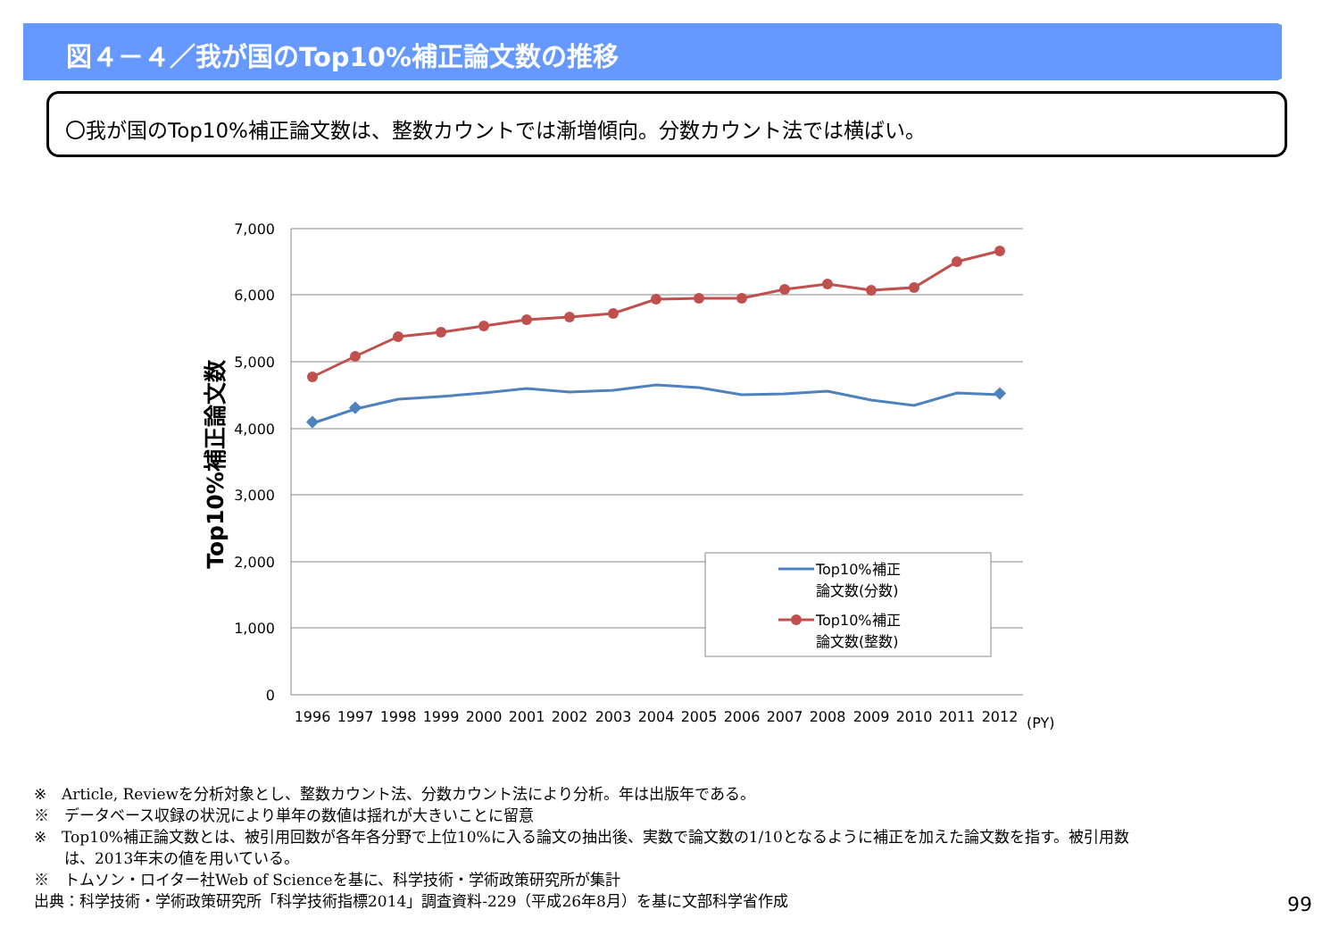図４－４／我が国のTop10%補正論文数の推移
〇我が国のTop10%補正論文数は、整数カウントでは漸増傾向。分数カウント法では横ばい。
7,000
6,000
5,000
4,000
3,000
2,000
1,000
0
1996
1997
1998
1999
2000
2001
2002
2003
2004
2005
2006
2007
2008
2009
2010
2011
2012
(PY)
Top10%補正論文数
Top10%補正
論文数(分数)
Top10%補正
論文数(整数)
※　Article, Reviewを分析対象とし、整数カウント法、分数カウント法により分析。年は出版年である。
※　データベース収録の状況により単年の数値は揺れが大きいことに留意
※　Top10%補正論文数とは、被引用回数が各年各分野で上位10%に入る論文の抽出後、実数で論文数の1/10となるように補正を加えた論文数を指す。被引用数
　　は、2013年末の値を用いている。
※　トムソン・ロイター社Web of Scienceを基に、科学技術・学術政策研究所が集計
出典：科学技術・学術政策研究所「科学技術指標2014」調査資料-229（平成26年8月）を基に文部科学省作成
99